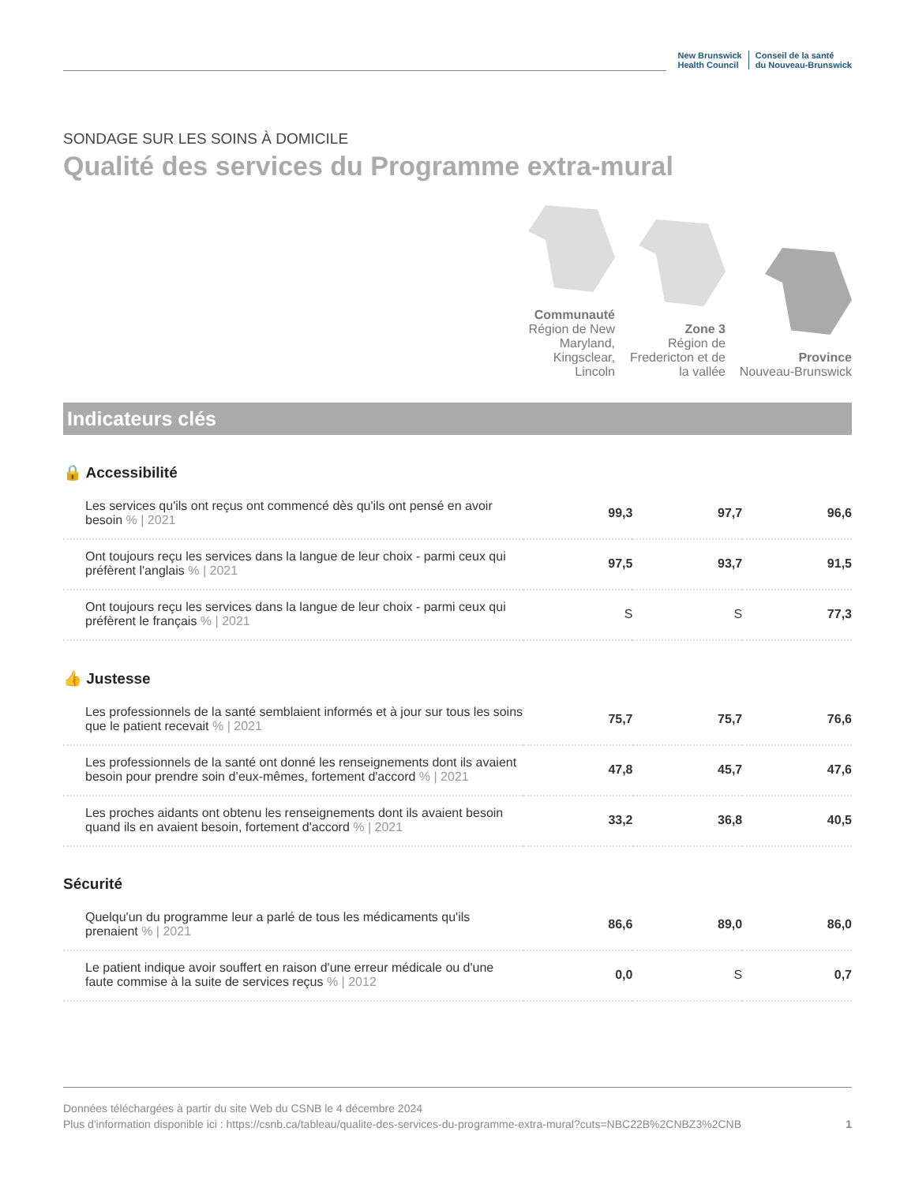New Brunswick
Health Council
Conseil de la santé
du Nouveau-Brunswick
SONDAGE SUR LES SOINS À DOMICILE
Qualité des services du Programme extra-mural
Communauté
Région de New Maryland, Kingsclear, Lincoln
Zone 3
Région de Fredericton et de la vallée
Province
Nouveau-Brunswick
Indicateurs clés
🔒 Accessibilité
| Les services qu'ils ont reçus ont commencé dès qu'ils ont pensé en avoir besoin % / 2021 | 99,3 | 97,7 | 96,6 |
| Ont toujours reçu les services dans la langue de leur choix - parmi ceux qui préfèrent l'anglais % / 2021 | 97,5 | 93,7 | 91,5 |
| Ont toujours reçu les services dans la langue de leur choix - parmi ceux qui préfèrent le français % / 2021 | S | S | 77,3 |
👍 Justesse
| Les professionnels de la santé semblaient informés et à jour sur tous les soins que le patient recevait % / 2021 | 75,7 | 75,7 | 76,6 |
| Les professionnels de la santé ont donné les renseignements dont ils avaient besoin pour prendre soin d’eux-mêmes, fortement d'accord % / 2021 | 47,8 | 45,7 | 47,6 |
| Les proches aidants ont obtenu les renseignements dont ils avaient besoin quand ils en avaient besoin, fortement d'accord % / 2021 | 33,2 | 36,8 | 40,5 |
Sécurité
| Quelqu'un du programme leur a parlé de tous les médicaments qu'ils prenaient % / 2021 | 86,6 | 89,0 | 86,0 |
| Le patient indique avoir souffert en raison d'une erreur médicale ou d'une faute commise à la suite de services reçus % / 2012 | 0,0 | S | 0,7 |
Données téléchargées à partir du site Web du CSNB le 4 décembre 2024
Plus d'information disponible ici : https://csnb.ca/tableau/qualite-des-services-du-programme-extra-mural?cuts=NBC22B%2CNBZ3%2CNB 1